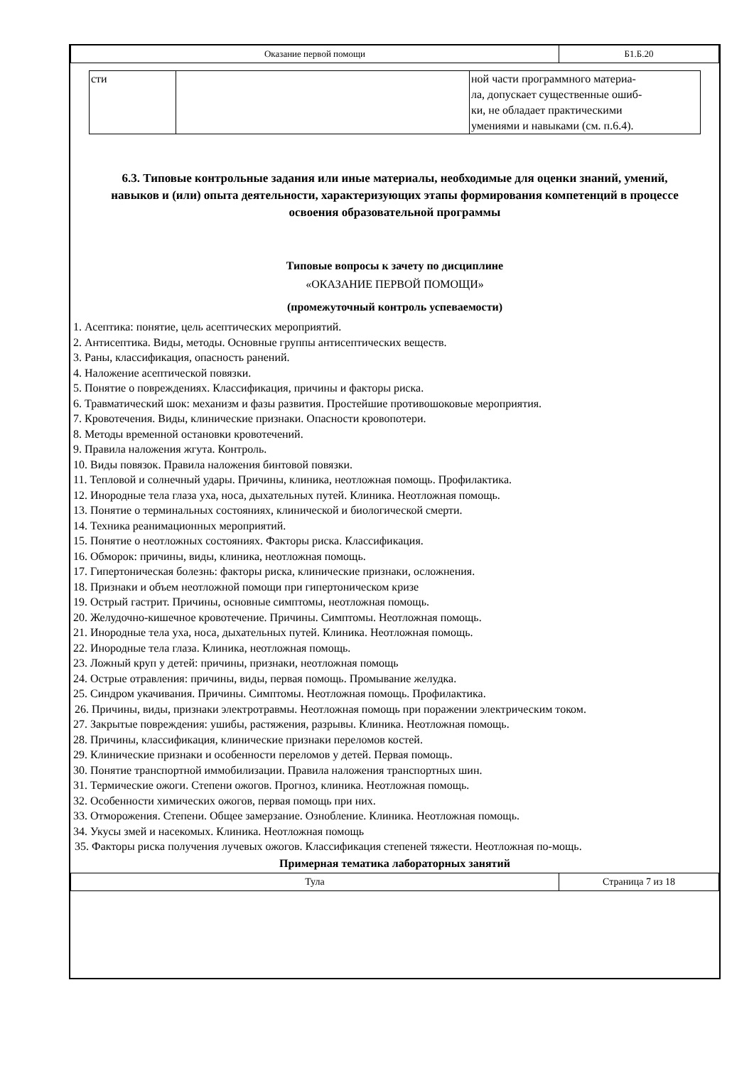| Оказание первой помощи | Б1.Б.20 |
| сти | | ной части программного материа- ла, допускает существенные ошиб- ки, не обладает практическими умениями и навыками (см. п.6.4). |
6.3. Типовые контрольные задания или иные материалы, необходимые для оценки знаний, умений, навыков и (или) опыта деятельности, характеризующих этапы формирования компетенций в процессе освоения образовательной программы
Типовые вопросы к зачету по дисциплине
«ОКАЗАНИЕ ПЕРВОЙ ПОМОЩИ»
(промежуточный контроль успеваемости)
1. Асептика: понятие, цель асептических мероприятий.
2. Антисептика. Виды, методы. Основные группы антисептических веществ.
3. Раны, классификация, опасность ранений.
4. Наложение асептической повязки.
5. Понятие о повреждениях. Классификация, причины и факторы риска.
6. Травматический шок: механизм и фазы развития. Простейшие противошоковые мероприятия.
7. Кровотечения. Виды, клинические признаки. Опасности кровопотери.
8. Методы временной остановки кровотечений.
9. Правила наложения жгута. Контроль.
10. Виды повязок. Правила наложения бинтовой повязки.
11. Тепловой и солнечный удары. Причины, клиника, неотложная помощь. Профилактика.
12. Инородные тела глаза уха, носа, дыхательных путей. Клиника. Неотложная помощь.
13. Понятие о терминальных состояниях, клинической и биологической смерти.
14. Техника реанимационных мероприятий.
15. Понятие о неотложных состояниях. Факторы риска. Классификация.
16. Обморок: причины, виды, клиника, неотложная помощь.
17. Гипертоническая болезнь: факторы риска, клинические признаки, осложнения.
18. Признаки и объем неотложной помощи при гипертоническом кризе
19. Острый гастрит. Причины, основные симптомы, неотложная помощь.
20. Желудочно-кишечное кровотечение. Причины. Симптомы. Неотложная помощь.
21. Инородные тела уха, носа, дыхательных путей. Клиника. Неотложная помощь.
22. Инородные тела глаза. Клиника, неотложная помощь.
23. Ложный круп у детей: причины, признаки, неотложная помощь
24. Острые отравления: причины, виды, первая помощь. Промывание желудка.
25. Синдром укачивания. Причины. Симптомы. Неотложная помощь. Профилактика.
26. Причины, виды, признаки электротравмы. Неотложная помощь при поражении электрическим током.
27. Закрытые повреждения: ушибы, растяжения, разрывы. Клиника. Неотложная помощь.
28. Причины, классификация, клинические признаки переломов костей.
29. Клинические признаки и особенности переломов у детей. Первая помощь.
30. Понятие транспортной иммобилизации. Правила наложения транспортных шин.
31. Термические ожоги. Степени ожогов. Прогноз, клиника. Неотложная помощь.
32. Особенности химических ожогов, первая помощь при них.
33. Отморожения. Степени. Общее замерзание. Ознобление. Клиника. Неотложная помощь.
34. Укусы змей и насекомых. Клиника. Неотложная помощь
35. Факторы риска получения лучевых ожогов. Классификация степеней тяжести. Неотложная по-мощь.
Примерная тематика лабораторных занятий
| Тула | Страница 7 из 18 |